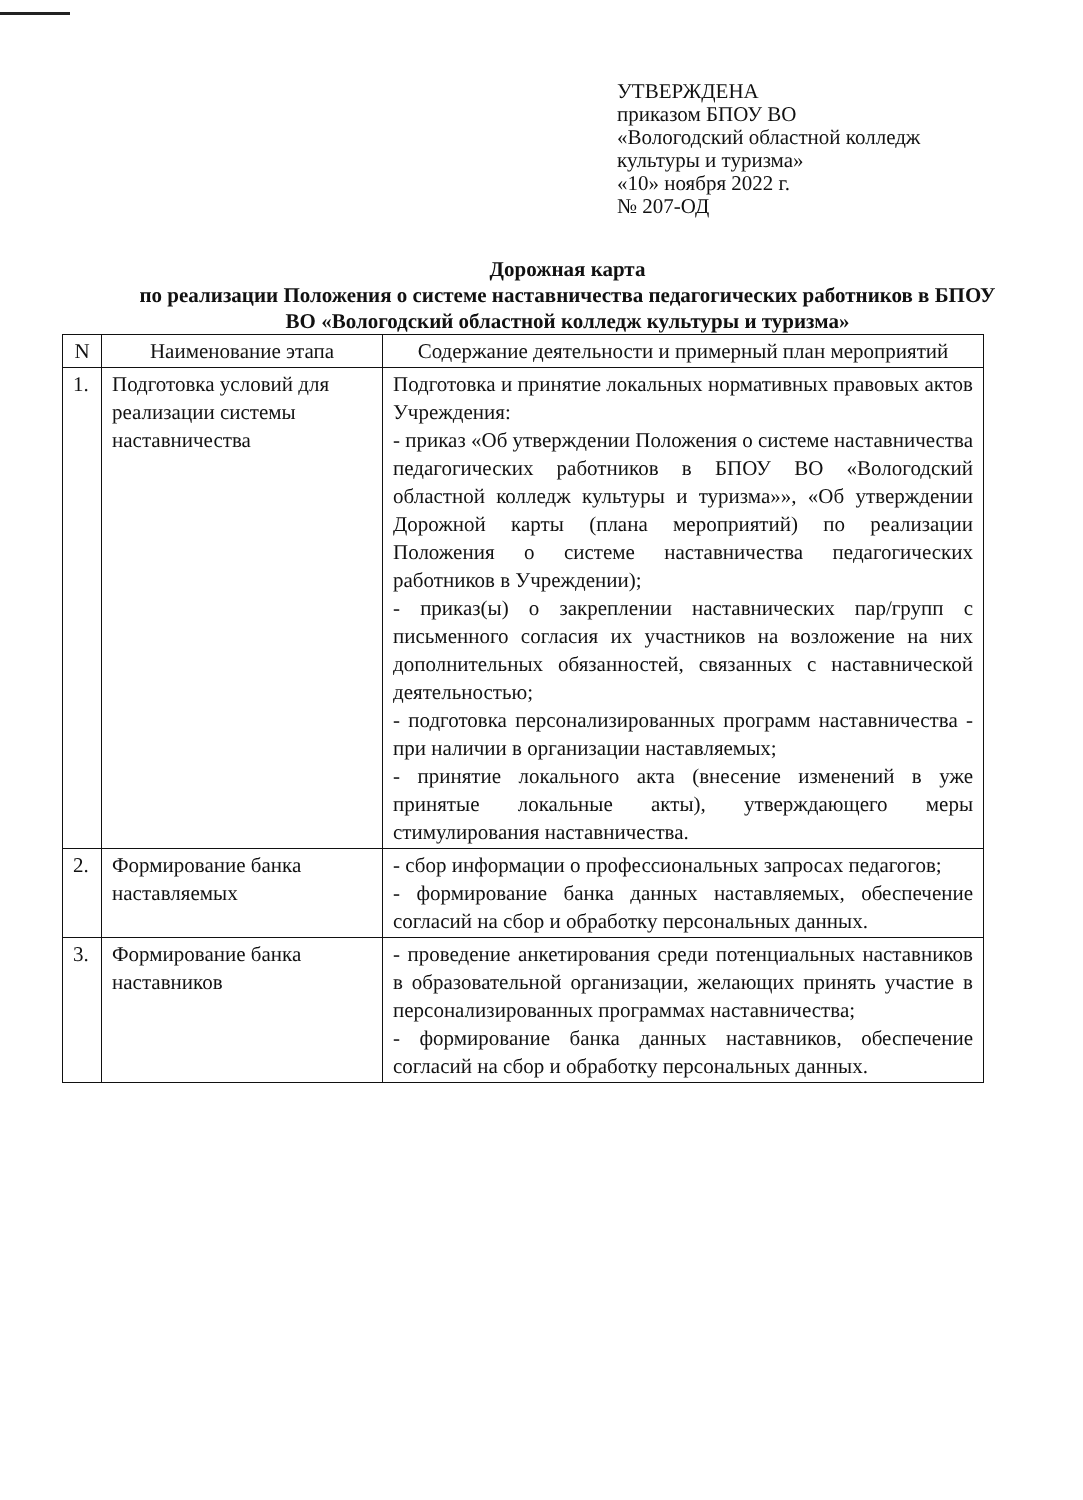УТВЕРЖДЕНА
приказом БПОУ ВО
«Вологодский областной колледж
культуры и туризма»
«10» ноября 2022 г.
№ 207-ОД
Дорожная карта
по реализации Положения о системе наставничества педагогических работников в БПОУ ВО «Вологодский областной колледж культуры и туризма»
| N | Наименование этапа | Содержание деятельности и примерный план мероприятий |
| --- | --- | --- |
| 1. | Подготовка условий для реализации системы наставничества | Подготовка и принятие локальных нормативных правовых актов Учреждения: - приказ «Об утверждении Положения о системе наставничества педагогических работников в БПОУ ВО «Вологодский областной колледж культуры и туризма»», «Об утверждении Дорожной карты (плана мероприятий) по реализации Положения о системе наставничества педагогических работников в Учреждении); - приказ(ы) о закреплении наставнических пар/групп с письменного согласия их участников на возложение на них дополнительных обязанностей, связанных с наставнической деятельностью; - подготовка персонализированных программ наставничества - при наличии в организации наставляемых; - принятие локального акта (внесение изменений в уже принятые локальные акты), утверждающего меры стимулирования наставничества. |
| 2. | Формирование банка наставляемых | - сбор информации о профессиональных запросах педагогов; - формирование банка данных наставляемых, обеспечение согласий на сбор и обработку персональных данных. |
| 3. | Формирование банка наставников | - проведение анкетирования среди потенциальных наставников в образовательной организации, желающих принять участие в персонализированных программах наставничества; - формирование банка данных наставников, обеспечение согласий на сбор и обработку персональных данных. |